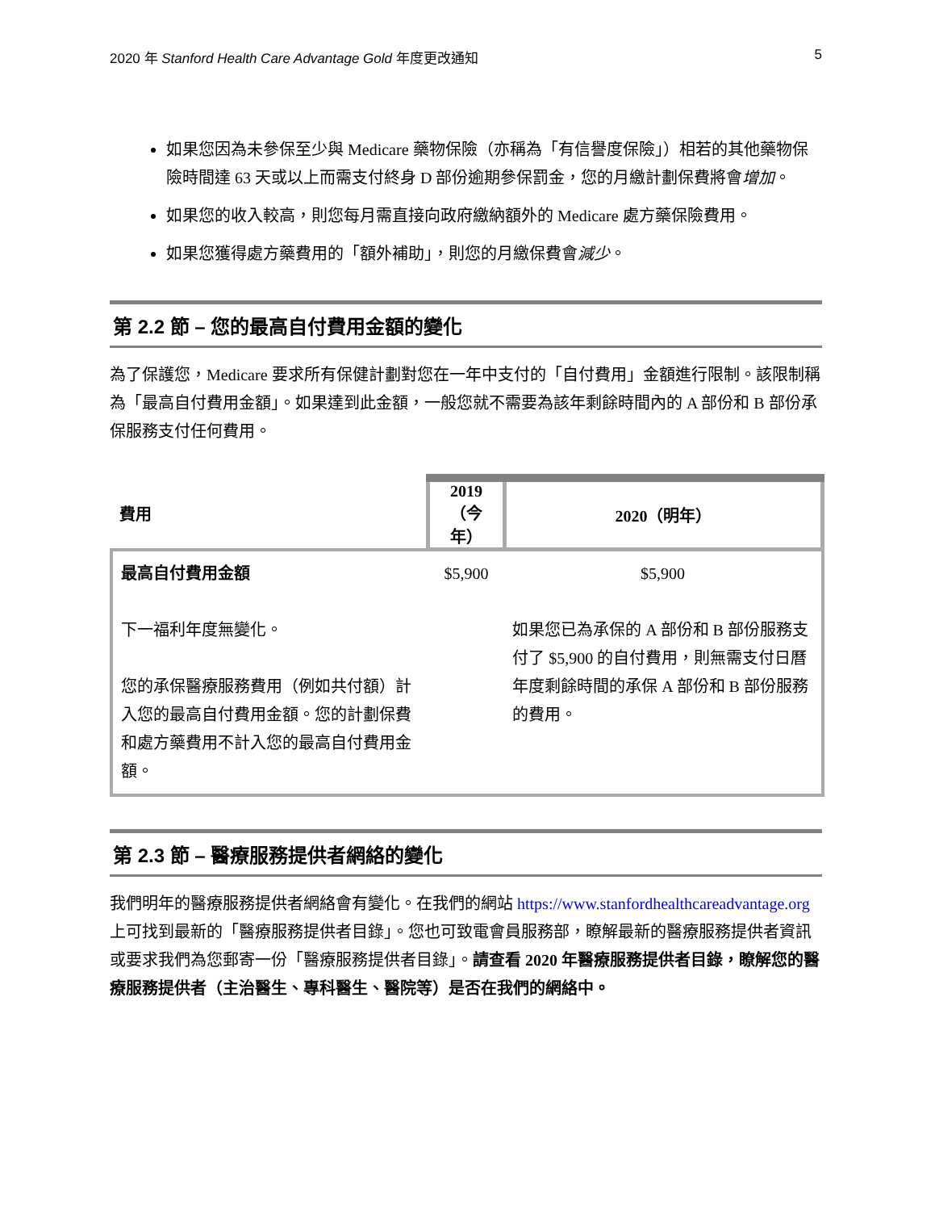2020 年 Stanford Health Care Advantage Gold 年度更改通知 5
如果您因為未參保至少與 Medicare 藥物保險（亦稱為「有信譽度保險」）相若的其他藥物保險時間達 63 天或以上而需支付終身 D 部份逾期參保罰金，您的月繳計劃保費將會增加。
如果您的收入較高，則您每月需直接向政府繳納額外的 Medicare 處方藥保險費用。
如果您獲得處方藥費用的「額外補助」，則您的月繳保費會減少。
第 2.2 節 – 您的最高自付費用金額的變化
為了保護您，Medicare 要求所有保健計劃對您在一年中支付的「自付費用」金額進行限制。該限制稱為「最高自付費用金額」。如果達到此金額，一般您就不需要為該年剩餘時間內的 A 部份和 B 部份承保服務支付任何費用。
| 費用 | 2019（今年） | 2020（明年） |
| --- | --- | --- |
| 最高自付費用金額 下一福利年度無變化。 您的承保醫療服務費用（例如共付額）計入您的最高自付費用金額。您的計劃保費和處方藥費用不計入您的最高自付費用金額。 | $5,900 | $5,900 如果您已為承保的 A 部份和 B 部份服務支付了 $5,900 的自付費用，則無需支付日曆年度剩餘時間的承保 A 部份和 B 部份服務的費用。 |
第 2.3 節 – 醫療服務提供者網絡的變化
我們明年的醫療服務提供者網絡會有變化。在我們的網站 https://www.stanfordhealthcareadvantage.org 上可找到最新的「醫療服務提供者目錄」。您也可致電會員服務部，瞭解最新的醫療服務提供者資訊或要求我們為您郵寄一份「醫療服務提供者目錄」。請查看 2020 年醫療服務提供者目錄，瞭解您的醫療服務提供者（主治醫生、專科醫生、醫院等）是否在我們的網絡中。